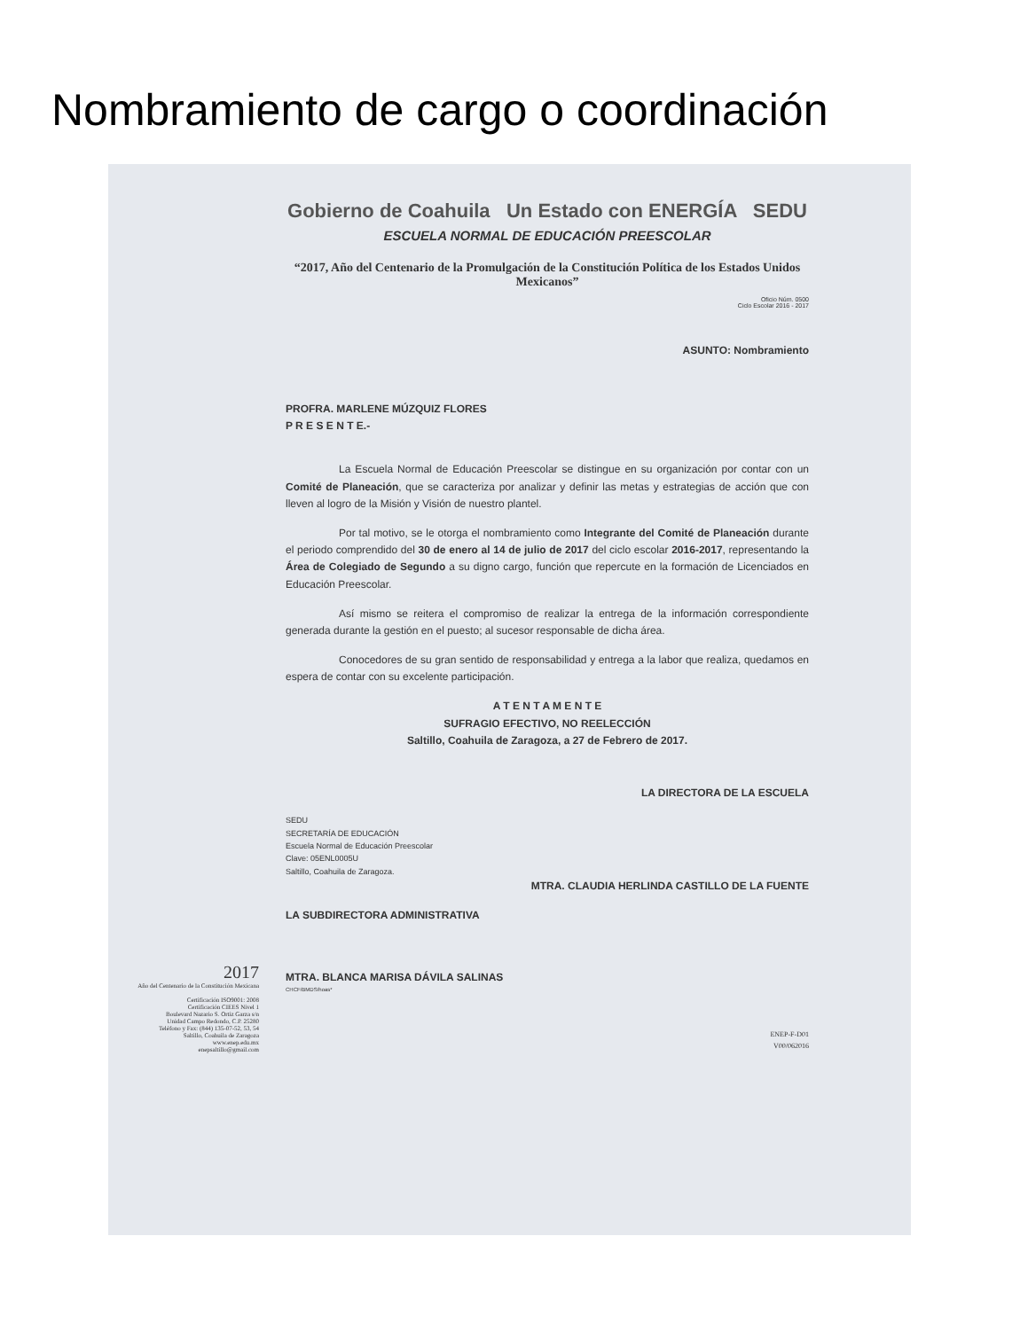Nombramiento de cargo o coordinación
Gobierno de Coahuila Un Estado con ENERGÍA SEDU
ESCUELA NORMAL DE EDUCACIÓN PREESCOLAR
“2017, Año del Centenario de la Promulgación de la Constitución Política de los Estados Unidos Mexicanos”
Oficio Núm. 0500
Ciclo Escolar 2016 - 2017
ASUNTO: Nombramiento
PROFRA. MARLENE MÚZQUIZ FLORES
P R E S E N T E.-
La Escuela Normal de Educación Preescolar se distingue en su organización por contar con un Comité de Planeación, que se caracteriza por analizar y definir las metas y estrategias de acción que con lleven al logro de la Misión y Visión de nuestro plantel.
Por tal motivo, se le otorga el nombramiento como Integrante del Comité de Planeación durante el periodo comprendido del 30 de enero al 14 de julio de 2017 del ciclo escolar 2016-2017, representando la Área de Colegiado de Segundo a su digno cargo, función que repercute en la formación de Licenciados en Educación Preescolar.
Así mismo se reitera el compromiso de realizar la entrega de la información correspondiente generada durante la gestión en el puesto; al sucesor responsable de dicha área.
Conocedores de su gran sentido de responsabilidad y entrega a la labor que realiza, quedamos en espera de contar con su excelente participación.
A T E N T A M E N T E
SUFRAGIO EFECTIVO, NO REELECCIÓN
Saltillo, Coahuila de Zaragoza, a 27 de Febrero de 2017.
LA DIRECTORA DE LA ESCUELA
SEDU
SECRETARÍA DE EDUCACIÓN
Escuela Normal de Educación Preescolar
Clave: 05ENL0005U
Saltillo, Coahuila de Zaragoza.
MTRA. CLAUDIA HERLINDA CASTILLO DE LA FUENTE
LA SUBDIRECTORA ADMINISTRATIVA
MTRA. BLANCA MARISA DÁVILA SALINAS
CHCF/BMDS/hoas*
ENEP-F-D01
V00/062016
2017
Año del Centenario de la Constitución Mexicana
Certificación ISO9001: 2008
Certificación CIEES Nivel 1
Boulevard Nazario S. Ortiz Garza s/n
Unidad Campo Redondo, C.P. 25280
Teléfono y Fax: (844) 135-07-52, 53, 54
Saltillo, Coahuila de Zaragoza
www.enep.edu.mx
enepsaltillo@gmail.com